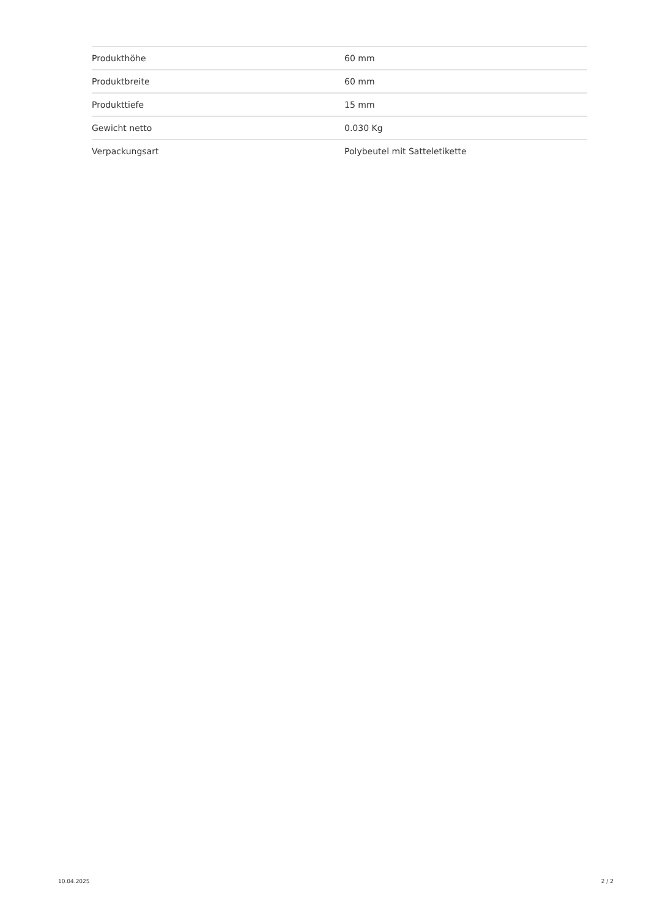| Produkthöhe | 60 mm |
| Produktbreite | 60 mm |
| Produkttiefe | 15 mm |
| Gewicht netto | 0.030 Kg |
| Verpackungsart | Polybeutel mit Satteletikette |
10.04.2025 2 / 2